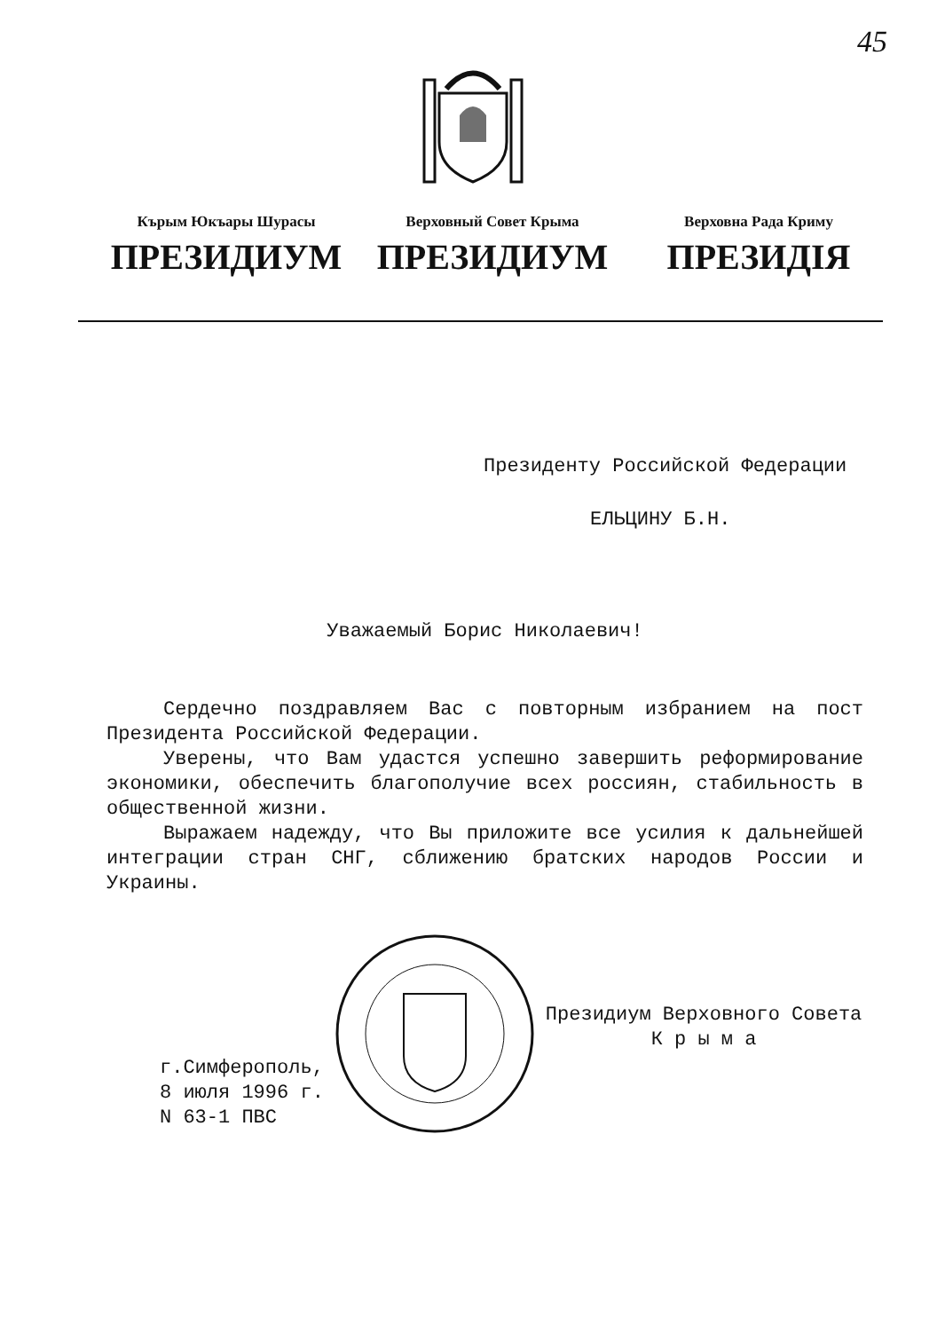45
Къpым Юкъары Шурасы
ПРЕЗИДИУМ
Верховный Совет Крыма
ПРЕЗИДИУМ
Верховна Рада Криму
ПРЕЗИДІЯ
Президенту Российской Федерации
ЕЛЬЦИНУ Б.Н.
Уважаемый Борис Николаевич!
Сердечно поздравляем Вас с повторным избранием на пост Президента Российской Федерации.
Уверены, что Вам удастся успешно завершить реформирование экономики, обеспечить благополучие всех россиян, стабильность в общественной жизни.
Выражаем надежду, что Вы приложите все усилия к дальнейшей интеграции стран СНГ, сближению братских народов России и Украины.
г.Симферополь,
8 июля 1996 г.
N 63-1 ПВС
Президиум Верховного Совета
К р ы м а